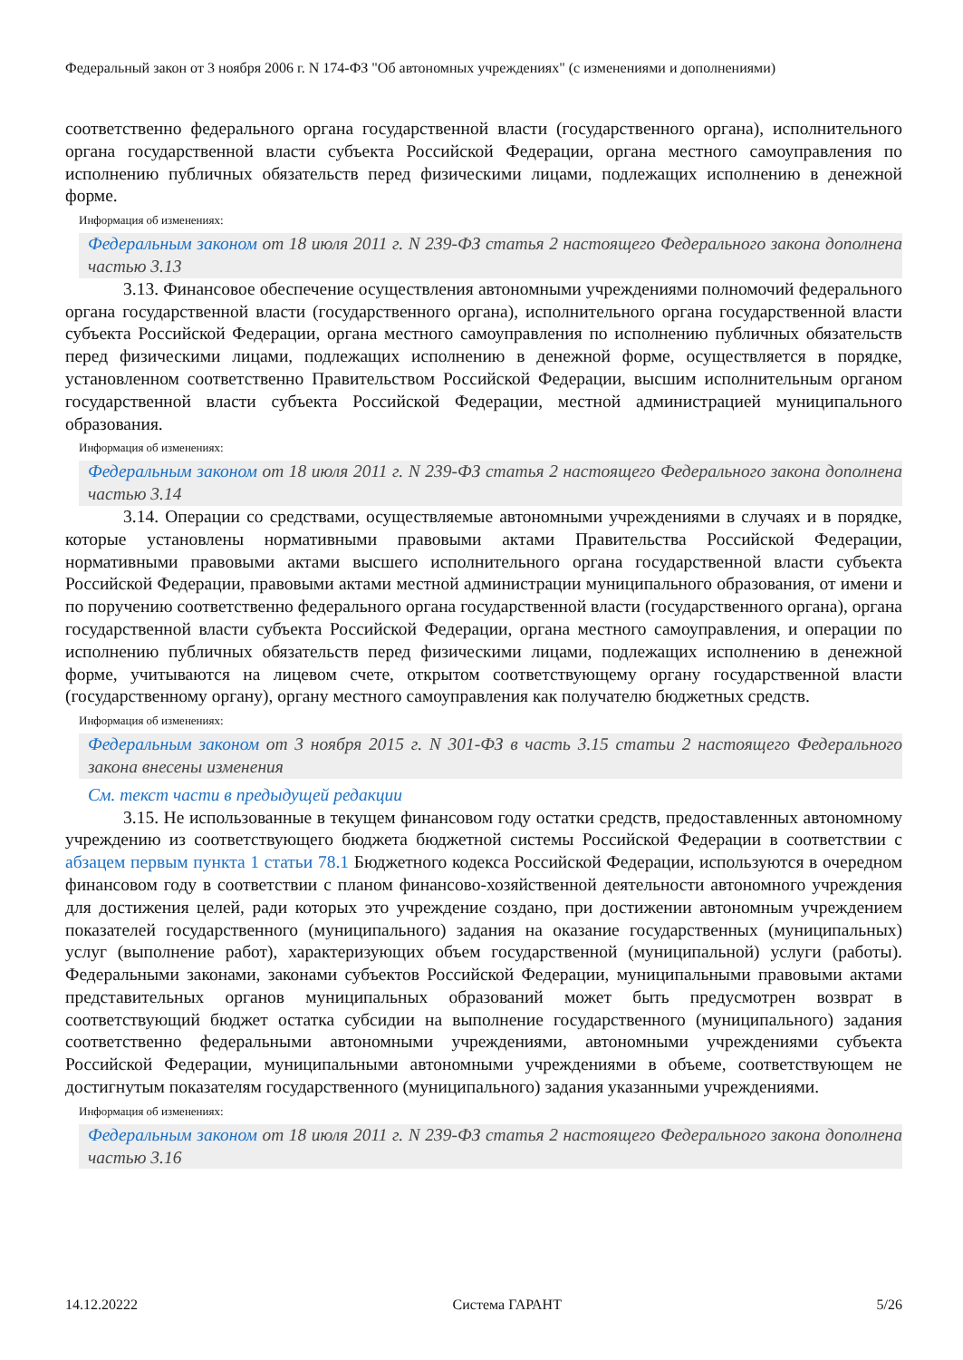Федеральный закон от 3 ноября 2006 г. N 174-ФЗ "Об автономных учреждениях" (с изменениями и дополнениями)
соответственно федерального органа государственной власти (государственного органа), исполнительного органа государственной власти субъекта Российской Федерации, органа местного самоуправления по исполнению публичных обязательств перед физическими лицами, подлежащих исполнению в денежной форме.
Информация об изменениях:
Федеральным законом от 18 июля 2011 г. N 239-ФЗ статья 2 настоящего Федерального закона дополнена частью 3.13
3.13. Финансовое обеспечение осуществления автономными учреждениями полномочий федерального органа государственной власти (государственного органа), исполнительного органа государственной власти субъекта Российской Федерации, органа местного самоуправления по исполнению публичных обязательств перед физическими лицами, подлежащих исполнению в денежной форме, осуществляется в порядке, установленном соответственно Правительством Российской Федерации, высшим исполнительным органом государственной власти субъекта Российской Федерации, местной администрацией муниципального образования.
Информация об изменениях:
Федеральным законом от 18 июля 2011 г. N 239-ФЗ статья 2 настоящего Федерального закона дополнена частью 3.14
3.14. Операции со средствами, осуществляемые автономными учреждениями в случаях и в порядке, которые установлены нормативными правовыми актами Правительства Российской Федерации, нормативными правовыми актами высшего исполнительного органа государственной власти субъекта Российской Федерации, правовыми актами местной администрации муниципального образования, от имени и по поручению соответственно федерального органа государственной власти (государственного органа), органа государственной власти субъекта Российской Федерации, органа местного самоуправления, и операции по исполнению публичных обязательств перед физическими лицами, подлежащих исполнению в денежной форме, учитываются на лицевом счете, открытом соответствующему органу государственной власти (государственному органу), органу местного самоуправления как получателю бюджетных средств.
Информация об изменениях:
Федеральным законом от 3 ноября 2015 г. N 301-ФЗ в часть 3.15 статьи 2 настоящего Федерального закона внесены изменения
См. текст части в предыдущей редакции
3.15. Не использованные в текущем финансовом году остатки средств, предоставленных автономному учреждению из соответствующего бюджета бюджетной системы Российской Федерации в соответствии с абзацем первым пункта 1 статьи 78.1 Бюджетного кодекса Российской Федерации, используются в очередном финансовом году в соответствии с планом финансово-хозяйственной деятельности автономного учреждения для достижения целей, ради которых это учреждение создано, при достижении автономным учреждением показателей государственного (муниципального) задания на оказание государственных (муниципальных) услуг (выполнение работ), характеризующих объем государственной (муниципальной) услуги (работы). Федеральными законами, законами субъектов Российской Федерации, муниципальными правовыми актами представительных органов муниципальных образований может быть предусмотрен возврат в соответствующий бюджет остатка субсидии на выполнение государственного (муниципального) задания соответственно федеральными автономными учреждениями, автономными учреждениями субъекта Российской Федерации, муниципальными автономными учреждениями в объеме, соответствующем не достигнутым показателям государственного (муниципального) задания указанными учреждениями.
Информация об изменениях:
Федеральным законом от 18 июля 2011 г. N 239-ФЗ статья 2 настоящего Федерального закона дополнена частью 3.16
14.12.20222 Система ГАРАНТ 5/26